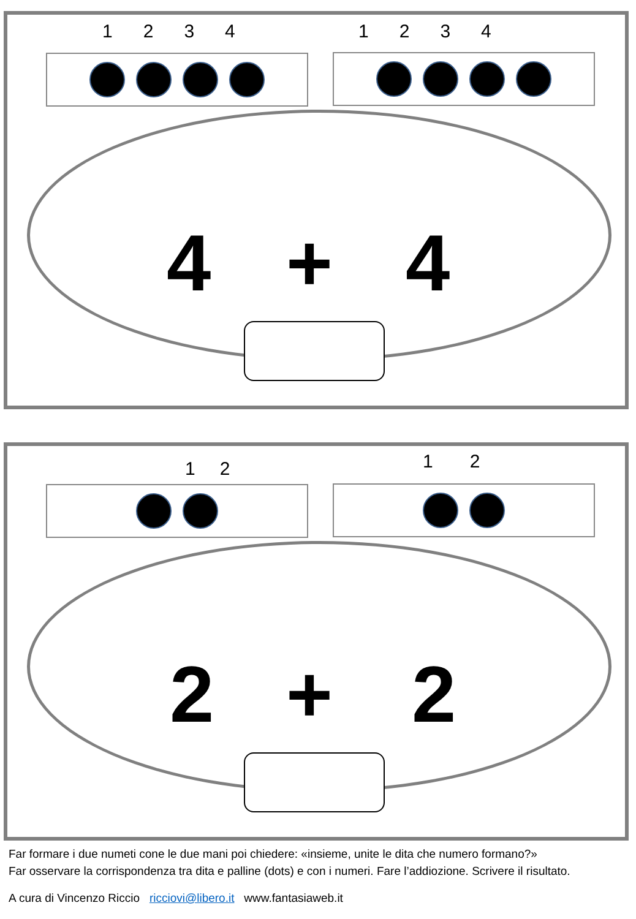1234 1234
4 + 4
12 12
2 + 2
Far formare i due numeti cone le due mani poi chiedere: «insieme, unite le dita che numero formano?»
Far osservare la corrispondenza tra dita e palline (dots) e con i numeri. Fare l’addiozione. Scrivere il risultato.
A cura di Vincenzo Riccio ricciovi@libero.it www.fantasiaweb.it